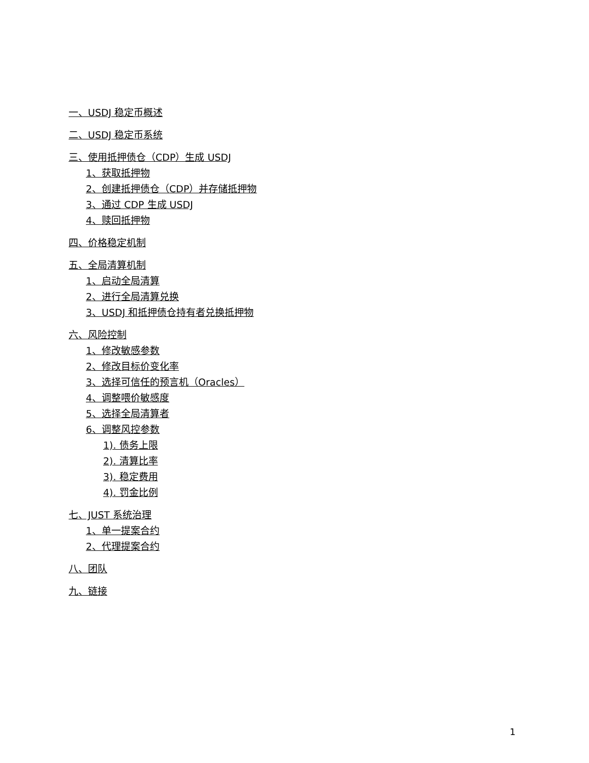一、USDJ 稳定币概述
二、USDJ 稳定币系统
三、使用抵押债仓（CDP）生成 USDJ
1、获取抵押物
2、创建抵押债仓（CDP）并存储抵押物
3、通过 CDP 生成 USDJ
4、赎回抵押物
四、价格稳定机制
五、全局清算机制
1、启动全局清算
2、进行全局清算兑换
3、USDJ 和抵押债仓持有者兑换抵押物
六、风险控制
1、修改敏感参数
2、修改目标价变化率
3、选择可信任的预言机（Oracles）
4、调整喂价敏感度
5、选择全局清算者
6、调整风控参数
1). 债务上限
2). 清算比率
3). 稳定费用
4). 罚金比例
七、JUST 系统治理
1、单一提案合约
2、代理提案合约
八、团队
九、链接
1